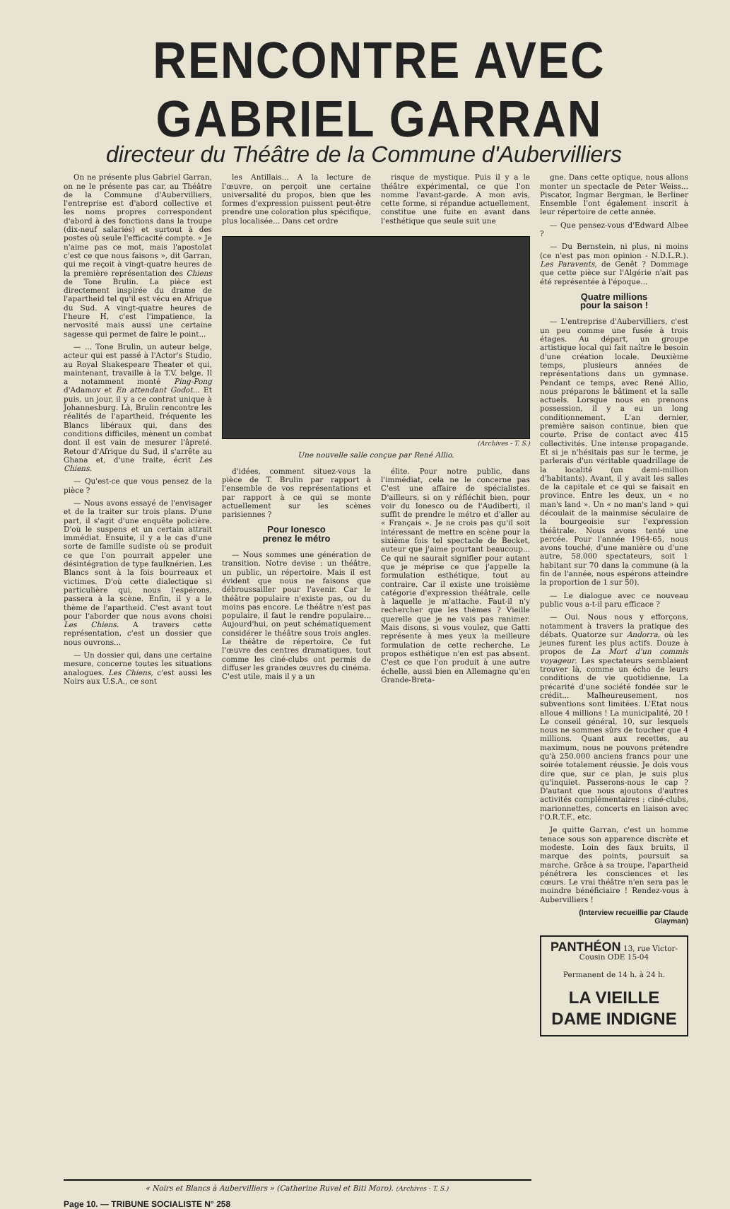RENCONTRE AVEC GABRIEL GARRAN
directeur du Théâtre de la Commune d'Aubervilliers
On ne présente plus Gabriel Garran, on ne le présente pas car, au Théâtre de la Commune d'Aubervilliers, l'entreprise est d'abord collective et les noms propres correspondent d'abord à des fonctions dans la troupe (dix-neuf salariés) et surtout à des postes où seule l'efficacité compte. « Je n'aime pas ce mot, mais l'apostolat c'est ce que nous faisons », dit Garran, qui me reçoit à vingt-quatre heures de la première représentation des Chiens de Tone Brulin. La pièce est directement inspirée du drame de l'apartheid tel qu'il est vécu en Afrique du Sud. A vingt-quatre heures de l'heure H, c'est l'impatience, la nervosité mais aussi une certaine sagesse qui permet de faire le point...
— ... Tone Brulin, un auteur belge, acteur qui est passé à l'Actor's Studio, au Royal Shakespeare Theater et qui, maintenant, travaille à la T.V. belge. Il a notamment monté Ping-Pong d'Adamov et En attendant Godot... Et puis, un jour, il y a ce contrat unique à Johannesburg. Là, Brulin rencontre les réalités de l'apartheid, fréquente les Blancs libéraux qui, dans des conditions difficiles, mènent un combat dont il est vain de mesurer l'âpreté. Retour d'Afrique du Sud, il s'arrête au Ghana et, d'une traite, écrit Les Chiens.
— Qu'est-ce que vous pensez de la pièce ?
— Nous avons essayé de l'envisager et de la traiter sur trois plans. D'une part, il s'agit d'une enquête policière. D'où le suspens et un certain attrait immédiat. Ensuite, il y a le cas d'une sorte de famille sudiste où se produit ce que l'on pourrait appeler une désintégration de type faulknérien. Les Blancs sont à la fois bourreaux et victimes. D'où cette dialectique si particulière qui, nous l'espérons, passera à la scène. Enfin, il y a le thème de l'apartheid. C'est avant tout pour l'aborder que nous avons choisi Les Chiens. A travers cette représentation, c'est un dossier que nous ouvrons...
— Un dossier qui, dans une certaine mesure, concerne toutes les situations analogues. Les Chiens, c'est aussi les Noirs aux U.S.A., ce sont
les Antillais... A la lecture de l'œuvre, on perçoit une certaine universalité du propos, bien que les formes d'expression puissent peut-être prendre une coloration plus spécifique, plus localisée... Dans cet ordre
risque de mystique. Puis il y a le théâtre expérimental, ce que l'on nomme l'avant-garde. A mon avis, cette forme, si répandue actuellement, constitue une fuite en avant dans l'esthétique que seule suit une
(Archives - T. S.)
Une nouvelle salle conçue par René Allio.
d'idées, comment situez-vous la pièce de T. Brulin par rapport à l'ensemble de vos représentations et par rapport à ce qui se monte actuellement sur les scènes parisiennes ?
Pour Ionesco
prenez le métro
— Nous sommes une génération de transition. Notre devise : un théâtre, un public, un répertoire. Mais il est évident que nous ne faisons que débroussailler pour l'avenir. Car le théâtre populaire n'existe pas, ou du moins pas encore. Le théâtre n'est pas populaire, il faut le rendre populaire... Aujourd'hui, on peut schématiquement considérer le théâtre sous trois angles. Le théâtre de répertoire. Ce fut l'œuvre des centres dramatiques, tout comme les ciné-clubs ont permis de diffuser les grandes œuvres du cinéma. C'est utile, mais il y a un
élite. Pour notre public, dans l'immédiat, cela ne le concerne pas C'est une affaire de spécialistes. D'ailleurs, si on y réfléchit bien, pour voir du Ionesco ou de l'Audiberti, il suffit de prendre le métro et d'aller au « Français ». Je ne crois pas qu'il soit intéressant de mettre en scène pour la sixième fois tel spectacle de Becket, auteur que j'aime pourtant beaucoup... Ce qui ne saurait signifier pour autant que je méprise ce que j'appelle la formulation esthétique, tout au contraire. Car il existe une troisième catégorie d'expression théâtrale, celle à laquelle je m'attache. Faut-il n'y rechercher que les thèmes ? Vieille querelle que je ne vais pas ranimer. Mais disons, si vous voulez, que Gatti représente à mes yeux la meilleure formulation de cette recherche. Le propos esthétique n'en est pas absent. C'est ce que l'on produit à une autre échelle, aussi bien en Allemagne qu'en Grande-Breta-
gne. Dans cette optique, nous allons monter un spectacle de Peter Weiss... Piscator, Ingmar Bergman, le Berliner Ensemble l'ont également inscrit à leur répertoire de cette année.
— Que pensez-vous d'Edward Albee ?
— Du Bernstein, ni plus, ni moins (ce n'est pas mon opinion - N.D.L.R.). Les Paravents, de Genêt ? Dommage que cette pièce sur l'Algérie n'ait pas été représentée à l'époque...
Quatre millions
pour la saison !
— L'entreprise d'Aubervilliers, c'est un peu comme une fusée à trois étages. Au départ, un groupe artistique local qui fait naître le besoin d'une création locale. Deuxième temps, plusieurs années de représentations dans un gymnase. Pendant ce temps, avec René Allio, nous préparons le bâtiment et la salle actuels. Lorsque nous en prenons possession, il y a eu un long conditionnement. L'an dernier, première saison continue, bien que courte. Prise de contact avec 415 collectivités. Une intense propagande. Et si je n'hésitais pas sur le terme, je parlerais d'un véritable quadrillage de la localité (un demi-million d'habitants). Avant, il y avait les salles de la capitale et ce qui se faisait en province. Entre les deux, un « no man's land ». Un « no man's land » qui découlait de la mainmise séculaire de la bourgeoisie sur l'expression théâtrale. Nous avons tenté une percée. Pour l'année 1964-65, nous avons touché, d'une manière ou d'une autre, 58.000 spectateurs, soit 1 habitant sur 70 dans la commune (à la fin de l'année, nous espérons atteindre la proportion de 1 sur 50).
— Le dialogue avec ce nouveau public vous a-t-il paru efficace ?
— Oui. Nous nous y efforçons, notamment à travers la pratique des débats. Quatorze sur Andorra, où les jeunes furent les plus actifs. Douze à propos de La Mort d'un commis voyageur. Les spectateurs semblaient trouver là, comme un écho de leurs conditions de vie quotidienne. La précarité d'une société fondée sur le crédit... Malheureusement, nos subventions sont limitées. L'Etat nous alloue 4 millions ! La municipalité, 20 ! Le conseil général, 10, sur lesquels nous ne sommes sûrs de toucher que 4 millions. Quant aux recettes, au maximum, nous ne pouvons prétendre qu'à 250.000 anciens francs pour une soirée totalement réussie. Je dois vous dire que, sur ce plan, je suis plus qu'inquiet. Passerons-nous le cap ? D'autant que nous ajoutons d'autres activités complémentaires : ciné-clubs, marionnettes, concerts en liaison avec l'O.R.T.F., etc.
Je quitte Garran, c'est un homme tenace sous son apparence discrète et modeste. Loin des faux bruits, il marque des points, poursuit sa marche. Grâce à sa troupe, l'apartheid pénétrera les consciences et les cœurs. Le vrai théâtre n'en sera pas le moindre bénéficiaire ! Rendez-vous à Aubervilliers !
(Interview recueillie par Claude Glayman)
PANTHÉON 13, rue Victor-Cousin ODE 15-04
Permanent de 14 h. à 24 h.
LA VIEILLE DAME INDIGNE
« Noirs et Blancs à Aubervilliers » (Catherine Ruvel et Biti Moro). (Archives - T. S.)
Page 10. — TRIBUNE SOCIALISTE N° 258